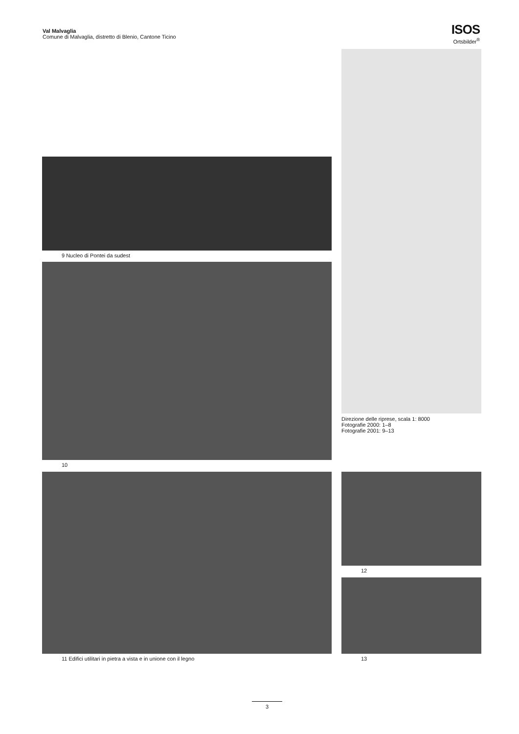Val Malvaglia
Comune di Malvaglia, distretto di Blenio, Cantone Ticino
ISOS
Ortsbilder<sup>®</sup>
Direzione delle riprese, scala 1: 8000
Fotografie 2000: 1–8
Fotografie 2001: 9–13
9 Nucleo di Pontei da sudest
10
11 Edifici utilitari in pietra a vista e in unione con il legno 12
13
3